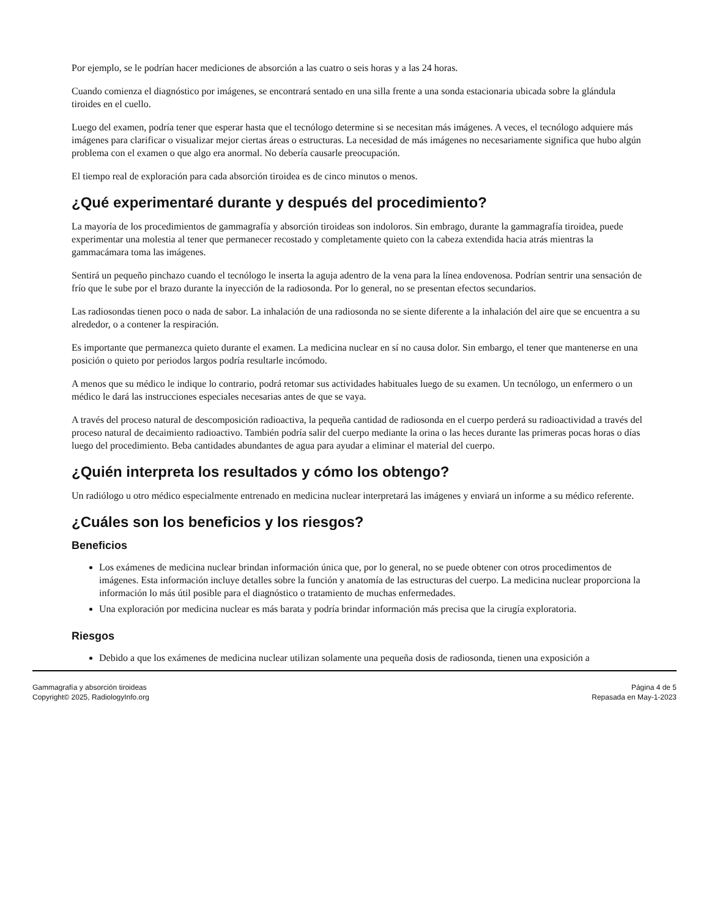Por ejemplo, se le podrían hacer mediciones de absorción a las cuatro o seis horas y a las 24 horas.
Cuando comienza el diagnóstico por imágenes, se encontrará sentado en una silla frente a una sonda estacionaria ubicada sobre la glándula tiroides en el cuello.
Luego del examen, podría tener que esperar hasta que el tecnólogo determine si se necesitan más imágenes. A veces, el tecnólogo adquiere más imágenes para clarificar o visualizar mejor ciertas áreas o estructuras. La necesidad de más imágenes no necesariamente significa que hubo algún problema con el examen o que algo era anormal. No debería causarle preocupación.
El tiempo real de exploración para cada absorción tiroidea es de cinco minutos o menos.
¿Qué experimentaré durante y después del procedimiento?
La mayoría de los procedimientos de gammagrafía y absorción tiroideas son indoloros. Sin embrago, durante la gammagrafía tiroidea, puede experimentar una molestia al tener que permanecer recostado y completamente quieto con la cabeza extendida hacia atrás mientras la gammacámara toma las imágenes.
Sentirá un pequeño pinchazo cuando el tecnólogo le inserta la aguja adentro de la vena para la línea endovenosa. Podrían sentrir una sensación de frío que le sube por el brazo durante la inyección de la radiosonda. Por lo general, no se presentan efectos secundarios.
Las radiosondas tienen poco o nada de sabor. La inhalación de una radiosonda no se siente diferente a la inhalación del aire que se encuentra a su alrededor, o a contener la respiración.
Es importante que permanezca quieto durante el examen. La medicina nuclear en sí no causa dolor. Sin embargo, el tener que mantenerse en una posición o quieto por periodos largos podría resultarle incómodo.
A menos que su médico le indique lo contrario, podrá retomar sus actividades habituales luego de su examen. Un tecnólogo, un enfermero o un médico le dará las instrucciones especiales necesarias antes de que se vaya.
A través del proceso natural de descomposición radioactiva, la pequeña cantidad de radiosonda en el cuerpo perderá su radioactividad a través del proceso natural de decaimiento radioactivo. También podría salir del cuerpo mediante la orina o las heces durante las primeras pocas horas o días luego del procedimiento. Beba cantidades abundantes de agua para ayudar a eliminar el material del cuerpo.
¿Quién interpreta los resultados y cómo los obtengo?
Un radiólogo u otro médico especialmente entrenado en medicina nuclear interpretará las imágenes y enviará un informe a su médico referente.
¿Cuáles son los beneficios y los riesgos?
Beneficios
Los exámenes de medicina nuclear brindan información única que, por lo general, no se puede obtener con otros procedimentos de imágenes. Esta información incluye detalles sobre la función y anatomía de las estructuras del cuerpo. La medicina nuclear proporciona la información lo más útil posible para el diagnóstico o tratamiento de muchas enfermedades.
Una exploración por medicina nuclear es más barata y podría brindar información más precisa que la cirugía exploratoria.
Riesgos
Debido a que los exámenes de medicina nuclear utilizan solamente una pequeña dosis de radiosonda, tienen una exposición a
Gammagrafía y absorción tiroideas
Copyright© 2025, RadiologyInfo.org
Página 4 de 5
Repasada en May-1-2023